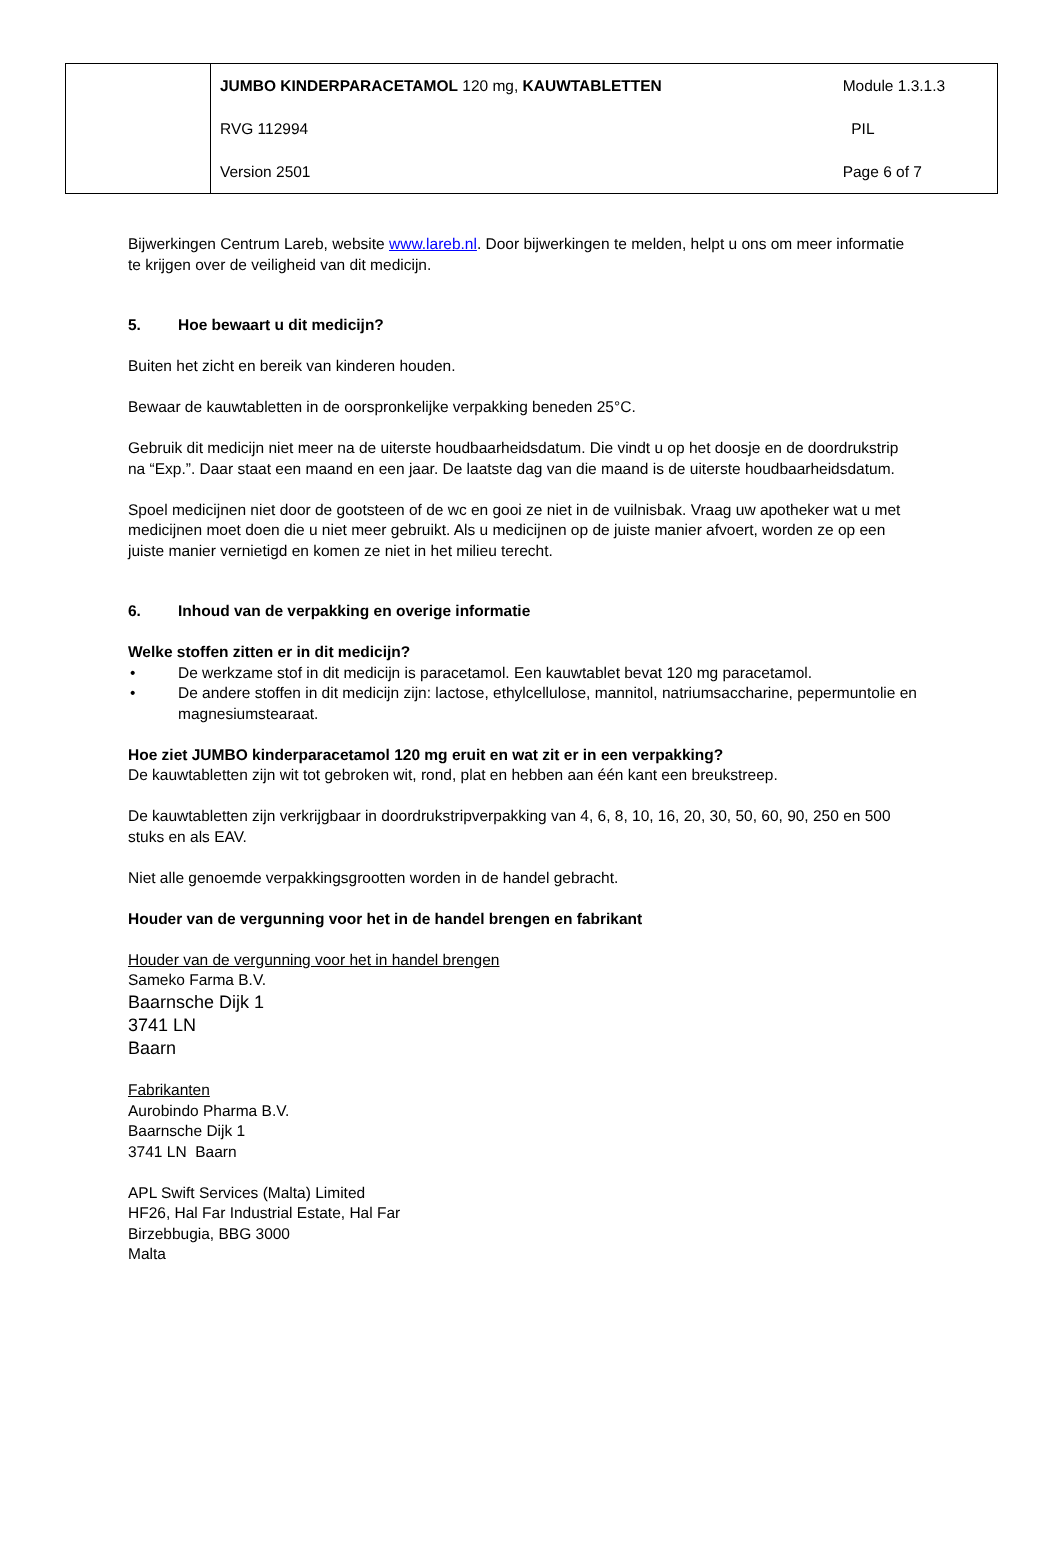| | JUMBO KINDERPARACETAMOL 120 mg, KAUWTABLETTEN | Module 1.3.1.3 |
| | RVG 112994 | PIL |
| | Version 2501 | Page 6 of 7 |
Bijwerkingen Centrum Lareb, website www.lareb.nl. Door bijwerkingen te melden, helpt u ons om meer informatie te krijgen over de veiligheid van dit medicijn.
5. Hoe bewaart u dit medicijn?
Buiten het zicht en bereik van kinderen houden.
Bewaar de kauwtabletten in de oorspronkelijke verpakking beneden 25°C.
Gebruik dit medicijn niet meer na de uiterste houdbaarheidsdatum. Die vindt u op het doosje en de doordrukstrip na “Exp.”. Daar staat een maand en een jaar. De laatste dag van die maand is de uiterste houdbaarheidsdatum.
Spoel medicijnen niet door de gootsteen of de wc en gooi ze niet in de vuilnisbak. Vraag uw apotheker wat u met medicijnen moet doen die u niet meer gebruikt. Als u medicijnen op de juiste manier afvoert, worden ze op een juiste manier vernietigd en komen ze niet in het milieu terecht.
6. Inhoud van de verpakking en overige informatie
Welke stoffen zitten er in dit medicijn?
De werkzame stof in dit medicijn is paracetamol. Een kauwtablet bevat 120 mg paracetamol.
De andere stoffen in dit medicijn zijn: lactose, ethylcellulose, mannitol, natriumsaccharine, pepermuntolie en magnesiumstearaat.
Hoe ziet JUMBO kinderparacetamol 120 mg eruit en wat zit er in een verpakking?
De kauwtabletten zijn wit tot gebroken wit, rond, plat en hebben aan één kant een breukstreep.
De kauwtabletten zijn verkrijgbaar in doordrukstripverpakking van 4, 6, 8, 10, 16, 20, 30, 50, 60, 90, 250 en 500 stuks en als EAV.
Niet alle genoemde verpakkingsgrootten worden in de handel gebracht.
Houder van de vergunning voor het in de handel brengen en fabrikant
Houder van de vergunning voor het in handel brengen
Sameko Farma B.V.
Baarnsche Dijk 1
3741 LN
Baarn
Fabrikanten
Aurobindo Pharma B.V.
Baarnsche Dijk 1
3741 LN Baarn
APL Swift Services (Malta) Limited
HF26, Hal Far Industrial Estate, Hal Far
Birzebbugia, BBG 3000
Malta